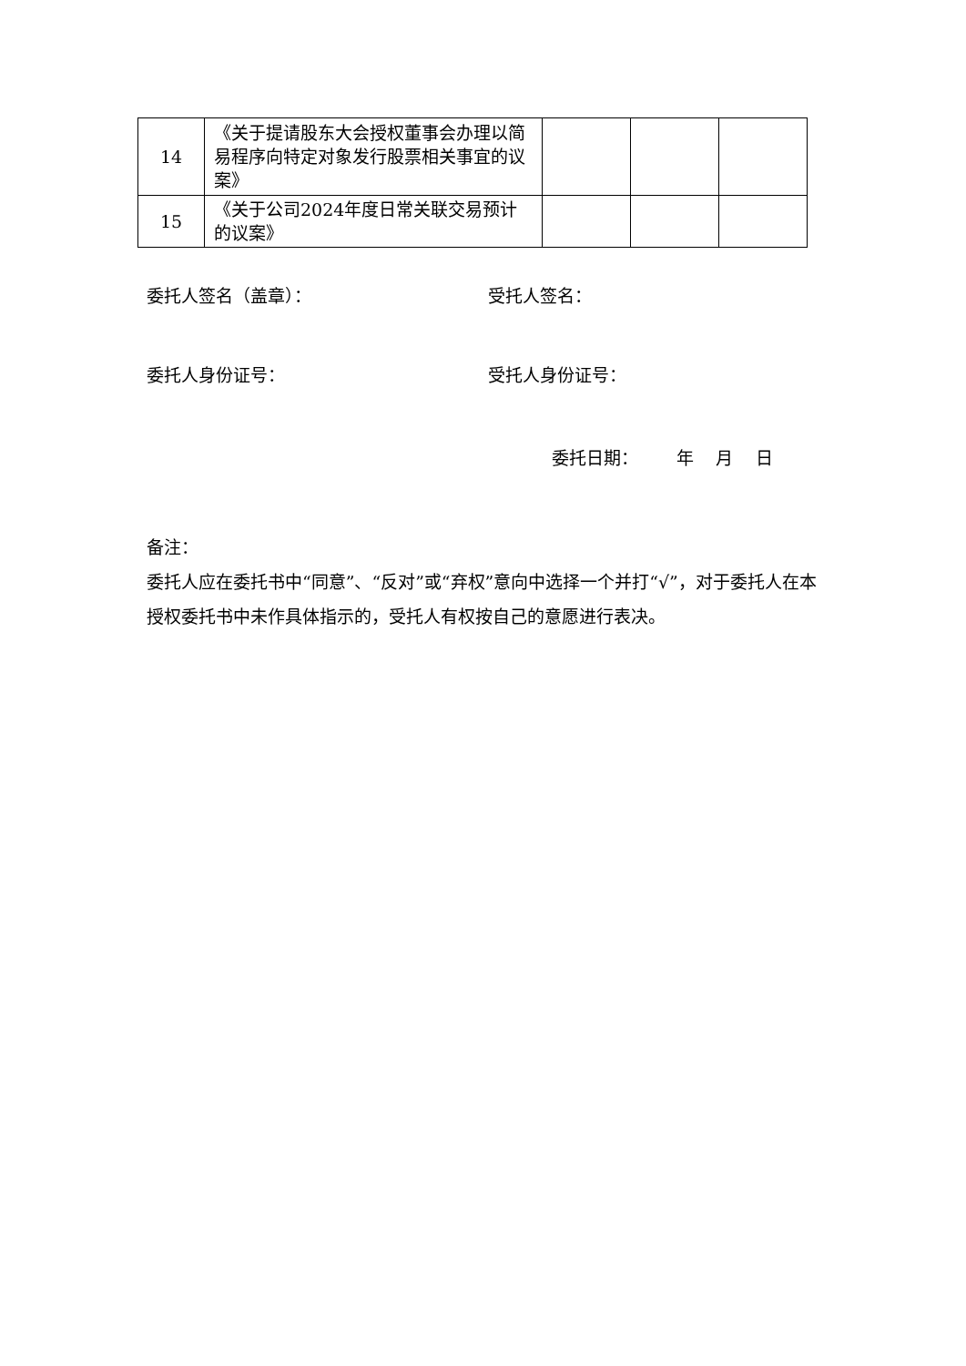| 14 | 《关于提请股东大会授权董事会办理以简易程序向特定对象发行股票相关事宜的议案》 | | | |
| 15 | 《关于公司2024年度日常关联交易预计的议案》 | | | |
委托人签名（盖章）： 受托人签名：
委托人身份证号： 受托人身份证号：
委托日期： 年 月 日
备注：
委托人应在委托书中“同意”、“反对”或“弃权”意向中选择一个并打“√”，对于委托人在本授权委托书中未作具体指示的，受托人有权按自己的意愿进行表决。